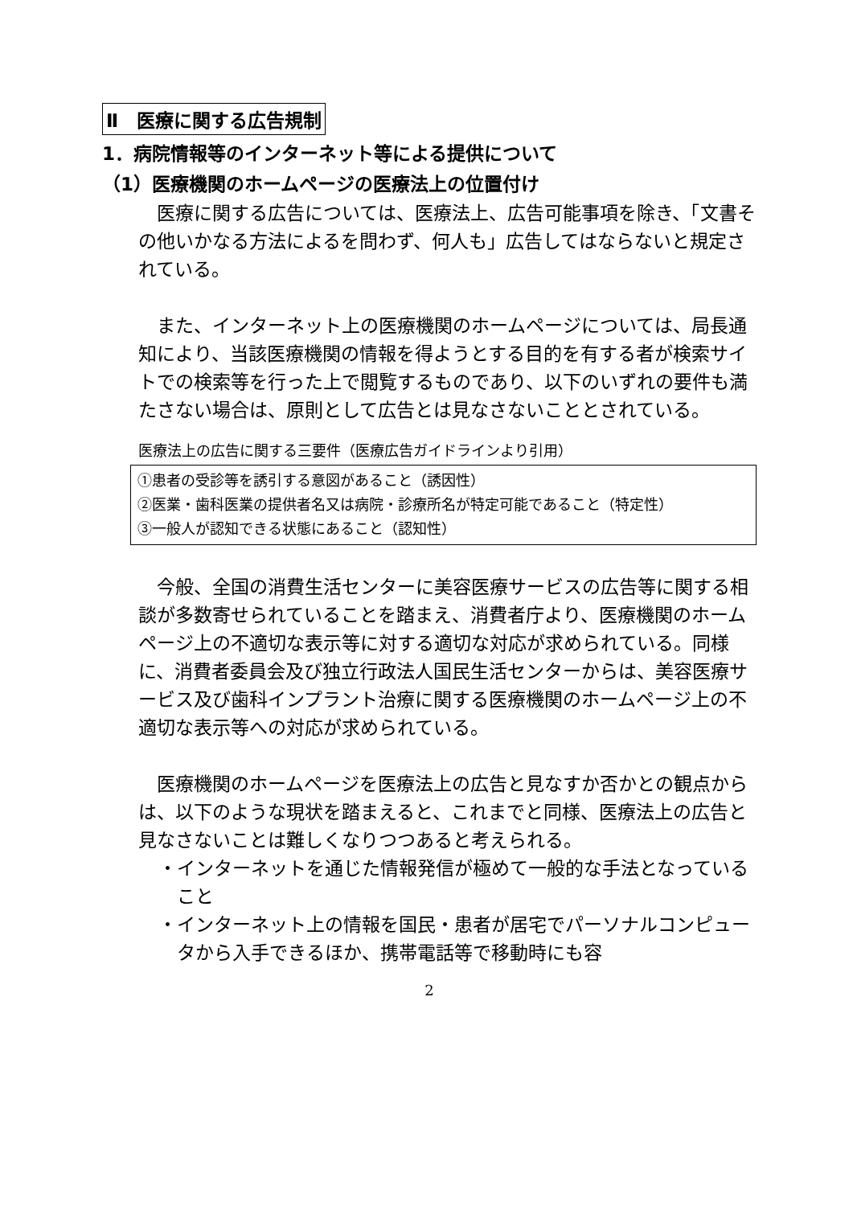Ⅱ　医療に関する広告規制
1．病院情報等のインターネット等による提供について
（1）医療機関のホームページの医療法上の位置付け
医療に関する広告については、医療法上、広告可能事項を除き、「文書その他いかなる方法によるを問わず、何人も」広告してはならないと規定されている。
また、インターネット上の医療機関のホームページについては、局長通知により、当該医療機関の情報を得ようとする目的を有する者が検索サイトでの検索等を行った上で閲覧するものであり、以下のいずれの要件も満たさない場合は、原則として広告とは見なさないこととされている。
医療法上の広告に関する三要件（医療広告ガイドラインより引用）
①患者の受診等を誘引する意図があること（誘因性）
②医業・歯科医業の提供者名又は病院・診療所名が特定可能であること（特定性）
③一般人が認知できる状態にあること（認知性）
今般、全国の消費生活センターに美容医療サービスの広告等に関する相談が多数寄せられていることを踏まえ、消費者庁より、医療機関のホームページ上の不適切な表示等に対する適切な対応が求められている。同様に、消費者委員会及び独立行政法人国民生活センターからは、美容医療サービス及び歯科インプラント治療に関する医療機関のホームページ上の不適切な表示等への対応が求められている。
医療機関のホームページを医療法上の広告と見なすか否かとの観点からは、以下のような現状を踏まえると、これまでと同様、医療法上の広告と見なさないことは難しくなりつつあると考えられる。
・インターネットを通じた情報発信が極めて一般的な手法となっていること
・インターネット上の情報を国民・患者が居宅でパーソナルコンピュータから入手できるほか、携帯電話等で移動時にも容
2